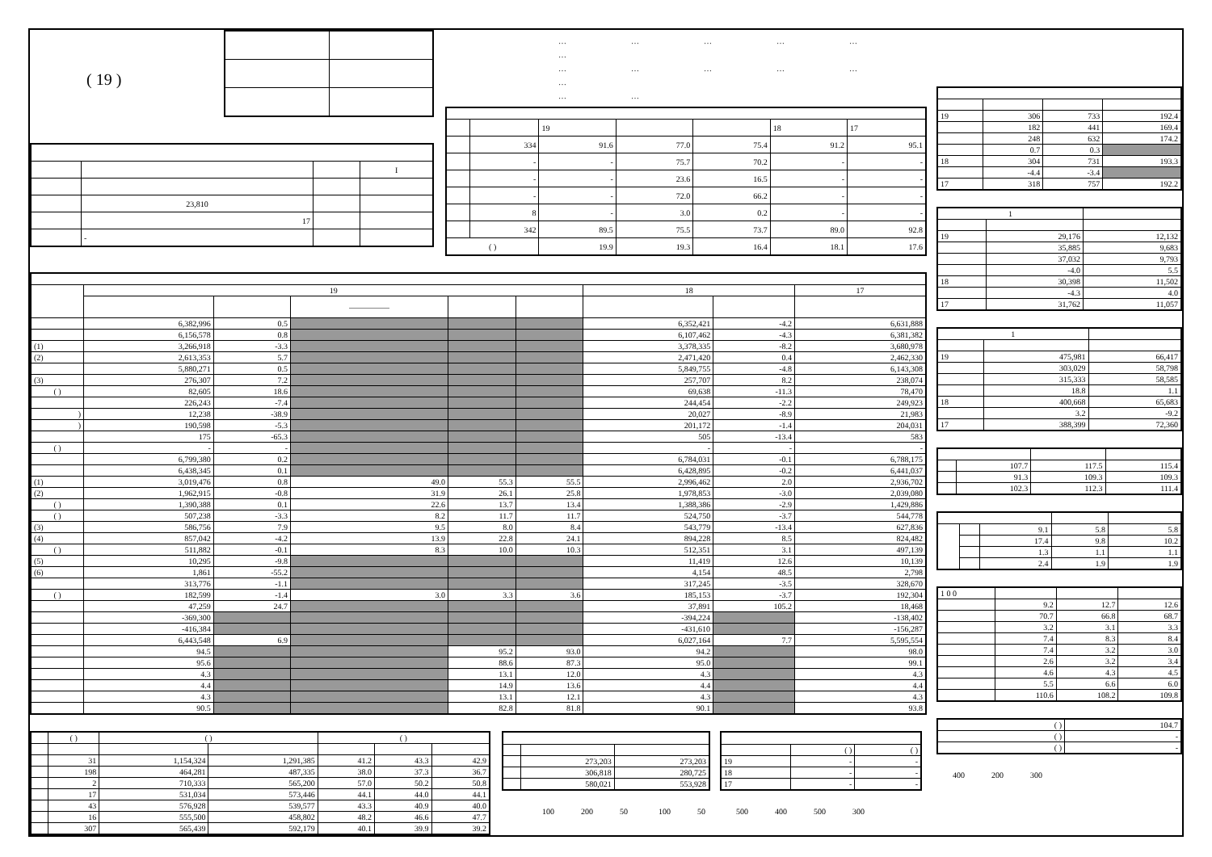( 19 )
| | | | I |
| | 23,810 | | |
| | 17 | | |
| | - | | |
… … … … … …
… … … … … …
… …
| | | 19 | | | 18 | 17 |
| | 334 | 91.6 | 77.0 | 75.4 | 91.2 | 95.1 |
| | - | - | 75.7 | 70.2 | - | - |
| | - | - | 23.6 | 16.5 | - | - |
| | - | - | 72.0 | 66.2 | - | - |
| | 8 | - | 3.0 | 0.2 | - | - |
| | 342 | 89.5 | 75.5 | 73.7 | 89.0 | 92.8 |
| ( ) | | 19.9 | 19.3 | 16.4 | 18.1 | 17.6 |
| | 19 | | | | | 18 | | 17 |
| --- | --- | --- | --- | --- | --- | --- | --- | --- |
| | | | ――――― | | | | | |
| | 6,382,996 | 0.5 | | | | 6,352,421 | -4.2 | 6,631,888 |
| | 6,156,578 | 0.8 | | | | 6,107,462 | -4.3 | 6,381,382 |
| (1) | 3,266,918 | -3.3 | | | | 3,378,335 | -8.2 | 3,680,978 |
| (2) | 2,613,353 | 5.7 | | | | 2,471,420 | 0.4 | 2,462,330 |
| | 5,880,271 | 0.5 | | | | 5,849,755 | -4.8 | 6,143,308 |
| (3) | 276,307 | 7.2 | | | | 257,707 | 8.2 | 238,074 |
| ( ) | 82,605 | 18.6 | | | | 69,638 | -11.3 | 78,470 |
| | 226,243 | -7.4 | | | | 244,454 | -2.2 | 249,923 |
| ) | 12,238 | -38.9 | | | | 20,027 | -8.9 | 21,983 |
| ) | 190,598 | -5.3 | | | | 201,172 | -1.4 | 204,031 |
| | 175 | -65.3 | | | | 505 | -13.4 | 583 |
| ( ) | - | - | | | | - | - | - |
| | 6,799,380 | 0.2 | | | | 6,784,031 | -0.1 | 6,788,175 |
| | 6,438,345 | 0.1 | | | | 6,428,895 | -0.2 | 6,441,037 |
| (1) | 3,019,476 | 0.8 | 49.0 | 55.3 | 55.5 | 2,996,462 | 2.0 | 2,936,702 |
| (2) | 1,962,915 | -0.8 | 31.9 | 26.1 | 25.8 | 1,978,853 | -3.0 | 2,039,080 |
| ( ) | 1,390,388 | 0.1 | 22.6 | 13.7 | 13.4 | 1,388,386 | -2.9 | 1,429,886 |
| ( ) | 507,238 | -3.3 | 8.2 | 11.7 | 11.7 | 524,750 | -3.7 | 544,778 |
| (3) | 586,756 | 7.9 | 9.5 | 8.0 | 8.4 | 543,779 | -13.4 | 627,836 |
| (4) | 857,042 | -4.2 | 13.9 | 22.8 | 24.1 | 894,228 | 8.5 | 824,482 |
| ( ) | 511,882 | -0.1 | 8.3 | 10.0 | 10.3 | 512,351 | 3.1 | 497,139 |
| (5) | 10,295 | -9.8 | | | | 11,419 | 12.6 | 10,139 |
| (6) | 1,861 | -55.2 | | | | 4,154 | 48.5 | 2,798 |
| | 313,776 | -1.1 | | | | 317,245 | -3.5 | 328,670 |
| ( ) | 182,599 | -1.4 | 3.0 | 3.3 | 3.6 | 185,153 | -3.7 | 192,304 |
| | 47,259 | 24.7 | | | | 37,891 | 105.2 | 18,468 |
| | -369,300 | | | | | -394,224 | | -138,402 |
| | -416,384 | | | | | -431,610 | | -156,287 |
| | 6,443,548 | 6.9 | | | | 6,027,164 | 7.7 | 5,595,554 |
| | 94.5 | | | 95.2 | 93.0 | 94.2 | | 98.0 |
| | 95.6 | | | 88.6 | 87.3 | 95.0 | | 99.1 |
| | 4.3 | | | 13.1 | 12.0 | 4.3 | | 4.3 |
| | 4.4 | | | 14.9 | 13.6 | 4.4 | | 4.4 |
| | 4.3 | | | 13.1 | 12.1 | 4.3 | | 4.3 |
| | 90.5 | | | 82.8 | 81.8 | 90.1 | | 93.8 |
| | ( ) | ( ) | | ( ) | | |
| | 31 | 1,154,324 | 1,291,385 | 41.2 | 43.3 | 42.9 |
| | 198 | 464,281 | 487,335 | 38.0 | 37.3 | 36.7 |
| | 2 | 710,333 | 565,200 | 57.0 | 50.2 | 50.8 |
| | 17 | 531,034 | 573,446 | 44.1 | 44.0 | 44.1 |
| | 43 | 576,928 | 539,577 | 43.3 | 40.9 | 40.0 |
| | 16 | 555,500 | 458,802 | 48.2 | 46.6 | 47.7 |
| | 307 | 565,439 | 592,179 | 40.1 | 39.9 | 39.2 |
| | 273,203 | 273,203 |
| | 306,818 | 280,725 |
| | 580,021 | 553,928 |
| | ( ) | ( ) |
| 19 | - | - |
| 18 | - | - |
| 17 | - | - |
100 200 50 100 50 500 400 500 300
| 19 | 306 | 733 | 192.4 |
| | 182 | 441 | 169.4 |
| | 248 | 632 | 174.2 |
| | 0.7 | 0.3 | |
| 18 | 304 | 731 | 193.3 |
| | -4.4 | -3.4 | |
| 17 | 318 | 757 | 192.2 |
| 1 | | |
| 19 | 29,176 | 12,132 |
| | 35,885 | 9,683 |
| | 37,032 | 9,793 |
| | -4.0 | 5.5 |
| 18 | 30,398 | 11,502 |
| | -4.3 | 4.0 |
| 17 | 31,762 | 11,057 |
| 1 | | |
| 19 | 475,981 | 66,417 |
| | 303,029 | 58,798 |
| | 315,333 | 58,585 |
| | 18.8 | 1.1 |
| 18 | 400,668 | 65,683 |
| | 3.2 | -9.2 |
| 17 | 388,399 | 72,360 |
| | 107.7 | 117.5 | 115.4 |
| | 91.3 | 109.3 | 109.3 |
| | 102.3 | 112.3 | 111.4 |
| | | 9.1 | 5.8 | 5.8 |
| | | 17.4 | 9.8 | 10.2 |
| | | 1.3 | 1.1 | 1.1 |
| | | 2.4 | 1.9 | 1.9 |
| 1 0 0 | | | |
| | 9.2 | 12.7 | 12.6 |
| | 70.7 | 66.8 | 68.7 |
| | 3.2 | 3.1 | 3.3 |
| | 7.4 | 8.3 | 8.4 |
| | 7.4 | 3.2 | 3.0 |
| | 2.6 | 3.2 | 3.4 |
| | 4.6 | 4.3 | 4.5 |
| | 5.5 | 6.6 | 6.0 |
| | 110.6 | 108.2 | 109.8 |
| ( ) | 104.7 |
| ( ) | - |
| ( ) | - |
400 200 300